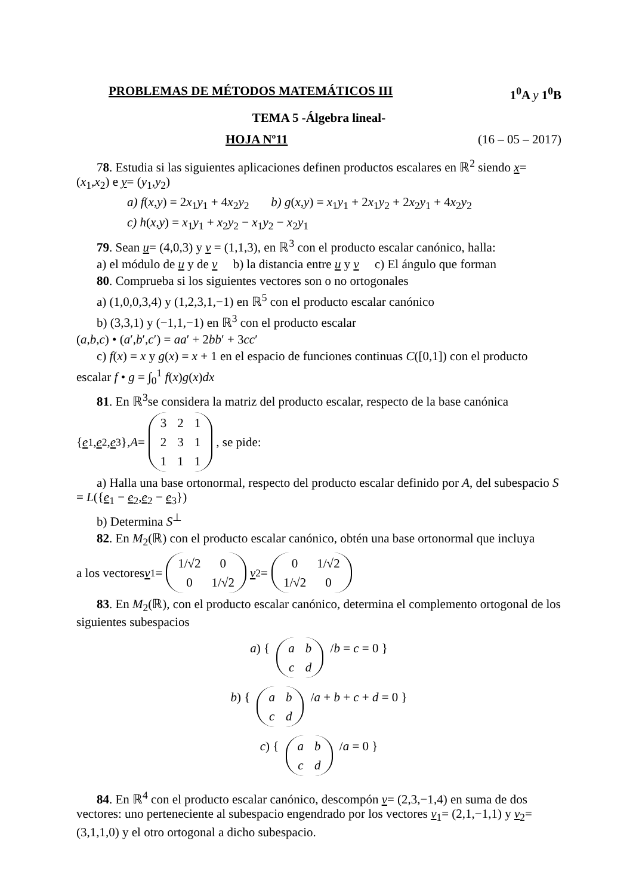PROBLEMAS DE MÉTODOS MATEMÁTICOS III 1<sup>0</sup>A y 1<sup>0</sup>B
TEMA 5 -Álgebra lineal-
HOJA Nº11 (16 – 05 – 2017)
78. Estudia si las siguientes aplicaciones definen productos escalares en ℝ<sup>2</sup> siendo x= (x<sub>1</sub>,x<sub>2</sub>) e y= (y<sub>1</sub>,y<sub>2</sub>)
a) f(x,y) = 2x<sub>1</sub>y<sub>1</sub> + 4x<sub>2</sub>y<sub>2</sub> b) g(x,y) = x<sub>1</sub>y<sub>1</sub> + 2x<sub>1</sub>y<sub>2</sub> + 2x<sub>2</sub>y<sub>1</sub> + 4x<sub>2</sub>y<sub>2</sub>
c) h(x,y) = x<sub>1</sub>y<sub>1</sub> + x<sub>2</sub>y<sub>2</sub> − x<sub>1</sub>y<sub>2</sub> − x<sub>2</sub>y<sub>1</sub>
79. Sean u= (4,0,3) y v = (1,1,3), en ℝ<sup>3</sup> con el producto escalar canónico, halla:
a) el módulo de u y de v b) la distancia entre u y v c) El ángulo que forman
80. Comprueba si los siguientes vectores son o no ortogonales
a) (1,0,0,3,4) y (1,2,3,1,−1) en ℝ<sup>5</sup> con el producto escalar canónico
b) (3,3,1) y (−1,1,−1) en ℝ<sup>3</sup> con el producto escalar
(a,b,c) • (a′,b′,c′) = aa′ + 2bb′ + 3cc′
c) f(x) = x y g(x) = x + 1 en el espacio de funciones continuas C([0,1]) con el producto
escalar f • g = ∫<sub>0</sub><sup>1</sup> f(x)g(x)dx
81. En ℝ<sup>3</sup>se considera la matriz del producto escalar, respecto de la base canónica
{ e<sub>1</sub>, e<sub>2</sub>, e<sub>3</sub>}, A = 321231111, se pide:
a) Halla una base ortonormal, respecto del producto escalar definido por A, del subespacio S = L({e<sub>1</sub> − e<sub>2</sub>,e<sub>2</sub> − e<sub>3</sub>})
b) Determina S<sup>⊥</sup>
82. En M<sub>2</sub>(ℝ) con el producto escalar canónico, obtén una base ortonormal que incluya
a los vectores v<sub>1</sub>= 1/√2 0 0 1/√2 v<sub>2</sub>= 0 1/√2 1/√2 0
83. En M<sub>2</sub>(ℝ), con el producto escalar canónico, determina el complemento ortogonal de los siguientes subespacios
a) { abcd /b = c = 0 }
b) { abcd /a + b + c + d = 0 }
c) { abcd /a = 0 }
84. En ℝ<sup>4</sup> con el producto escalar canónico, descompón v= (2,3,−1,4) en suma de dos vectores: uno perteneciente al subespacio engendrado por los vectores v<sub>1</sub>= (2,1,−1,1) y v<sub>2</sub>= (3,1,1,0) y el otro ortogonal a dicho subespacio.